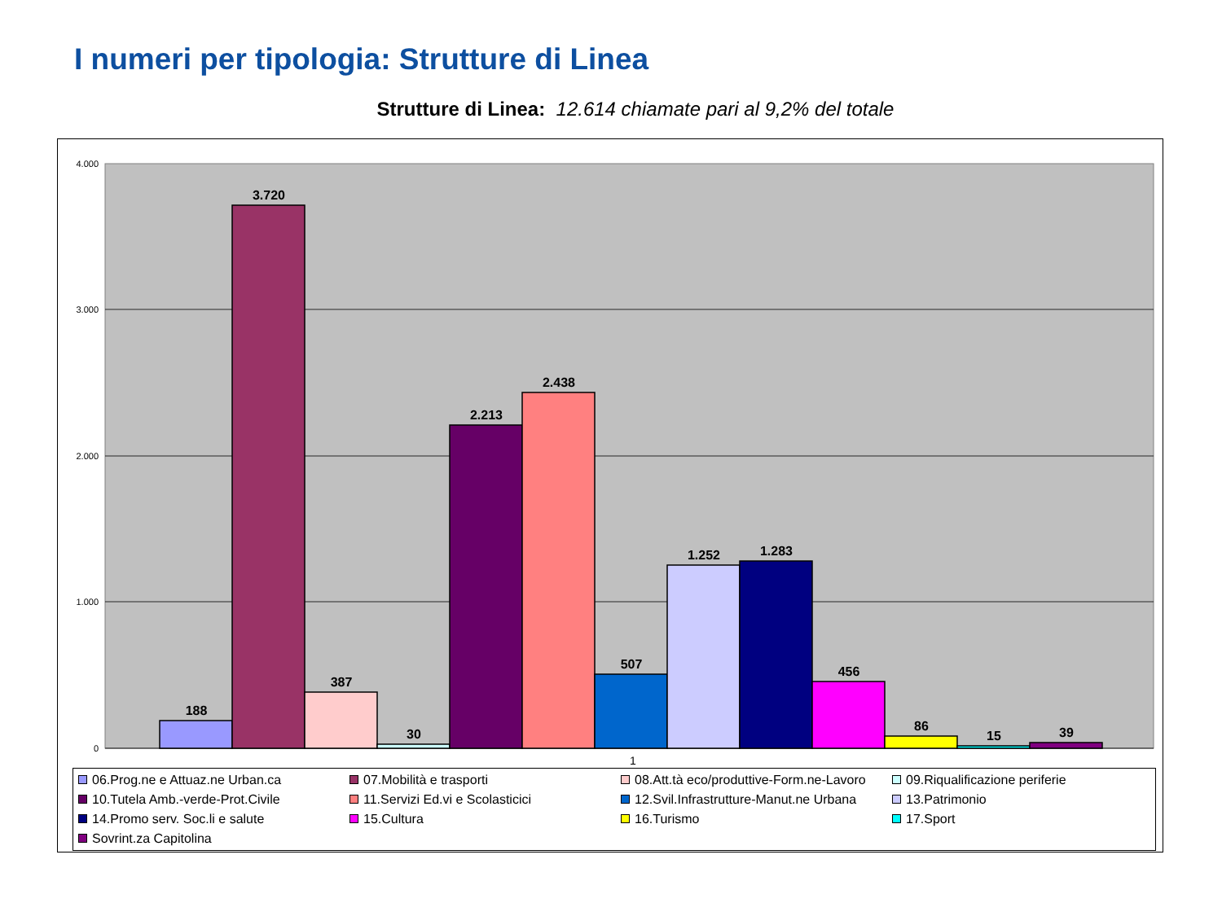I numeri per tipologia: Strutture di Linea
Strutture di Linea: 12.614 chiamate pari al 9,2% del totale
4.000
3.000
2.000
1.000
0
188
3.720
387
30
2.213
2.438
507
1.252
1.283
456
86
15
39
1
06.Prog.ne e Attuaz.ne Urban.ca
07.Mobilità e trasporti
08.Att.tà eco/produttive-Form.ne-Lavoro
09.Riqualificazione periferie
10.Tutela Amb.-verde-Prot.Civile
11.Servizi Ed.vi e Scolasticici
12.Svil.Infrastrutture-Manut.ne Urbana
13.Patrimonio
14.Promo serv. Soc.li e salute
15.Cultura
16.Turismo
17.Sport
Sovrint.za Capitolina